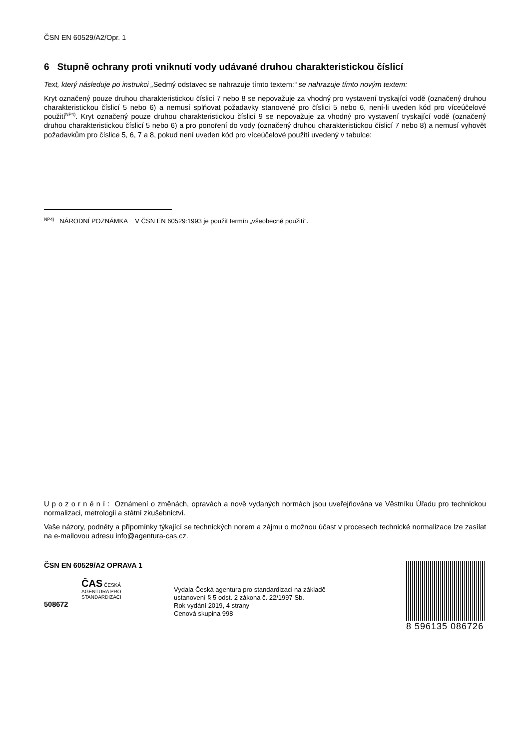ČSN EN 60529/A2/Opr. 1
6 Stupně ochrany proti vniknutí vody udávané druhou charakteristickou číslicí
Text, který následuje po instrukci „Sedmý odstavec se nahrazuje tímto textem:“ se nahrazuje tímto novým textem:
Kryt označený pouze druhou charakteristickou číslicí 7 nebo 8 se nepovažuje za vhodný pro vystavení tryskající vodě (označený druhou charakteristickou číslicí 5 nebo 6) a nemusí splňovat požadavky stanovené pro číslici 5 nebo 6, není-li uveden kód pro víceúčelové použití<sup>NP4)</sup>. Kryt označený pouze druhou charakteristickou číslicí 9 se nepovažuje za vhodný pro vystavení tryskající vodě (označený druhou charakteristickou číslicí 5 nebo 6) a pro ponoření do vody (označený druhou charakteristickou číslicí 7 nebo 8) a nemusí vyhovět požadavkům pro číslice 5, 6, 7 a 8, pokud není uveden kód pro víceúčelové použití uvedený v tabulce:
<sup>NP4)</sup> NÁRODNÍ POZNÁMKA V ČSN EN 60529:1993 je použit termín „všeobecné použití“.
U p o z o r n ě n í : Oznámení o změnách, opravách a nově vydaných normách jsou uveřejňována ve Věstníku Úřadu pro technickou normalizaci, metrologii a státní zkušebnictví.
Vaše názory, podněty a připomínky týkající se technických norem a zájmu o možnou účast v procesech technické normalizace lze zasílat na e-mailovou adresu info@agentura-cas.cz.
ČSN EN 60529/A2 OPRAVA 1
ČAS ČESKÁ
AGENTURA PRO
STANDARDIZACI
508672
Vydala Česká agentura pro standardizaci na základě
ustanovení § 5 odst. 2 zákona č. 22/1997 Sb.
Rok vydání 2019, 4 strany
Cenová skupina 998
8 596135 086726